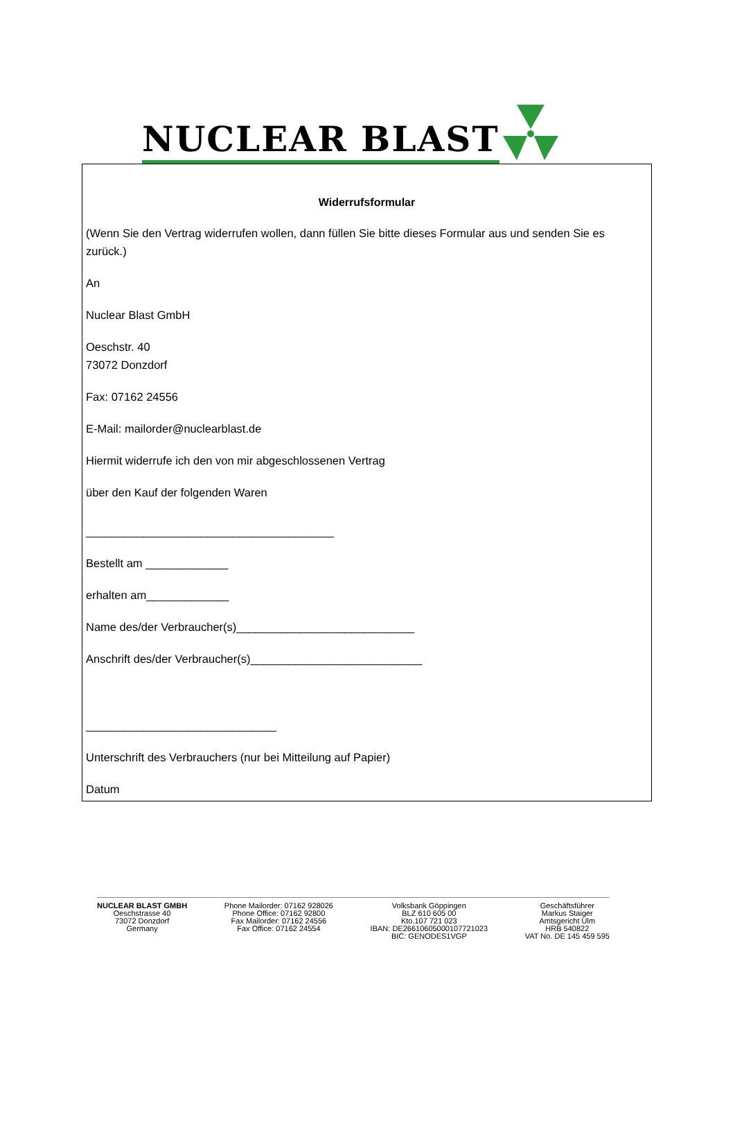NUCLEAR BLAST
Widerrufsformular
(Wenn Sie den Vertrag widerrufen wollen, dann füllen Sie bitte dieses Formular aus und senden Sie es zurück.)
An
Nuclear Blast GmbH
Oeschstr. 40
73072 Donzdorf
Fax: 07162 24556
E-Mail: mailorder@nuclearblast.de
Hiermit widerrufe ich den von mir abgeschlossenen Vertrag
über den Kauf der folgenden Waren
_______________________________________
Bestellt am _____________
erhalten am_____________
Name des/der Verbraucher(s)____________________________
Anschrift des/der Verbraucher(s)___________________________
______________________________
Unterschrift des Verbrauchers (nur bei Mitteilung auf Papier)
Datum
NUCLEAR BLAST GMBH
Oeschstrasse 40
73072 Donzdorf
Germany
Phone Mailorder: 07162 928026
Phone Office: 07162 92800
Fax Mailorder: 07162 24556
Fax Office: 07162 24554
Volksbank Göppingen
BLZ 610 605 00
Kto.107 721 023
IBAN: DE26610605000107721023
BIC: GENODES1VGP
Geschäftsführer
Markus Staiger
Amtsgericht Ulm
HRB 540822
VAT No. DE 145 459 595